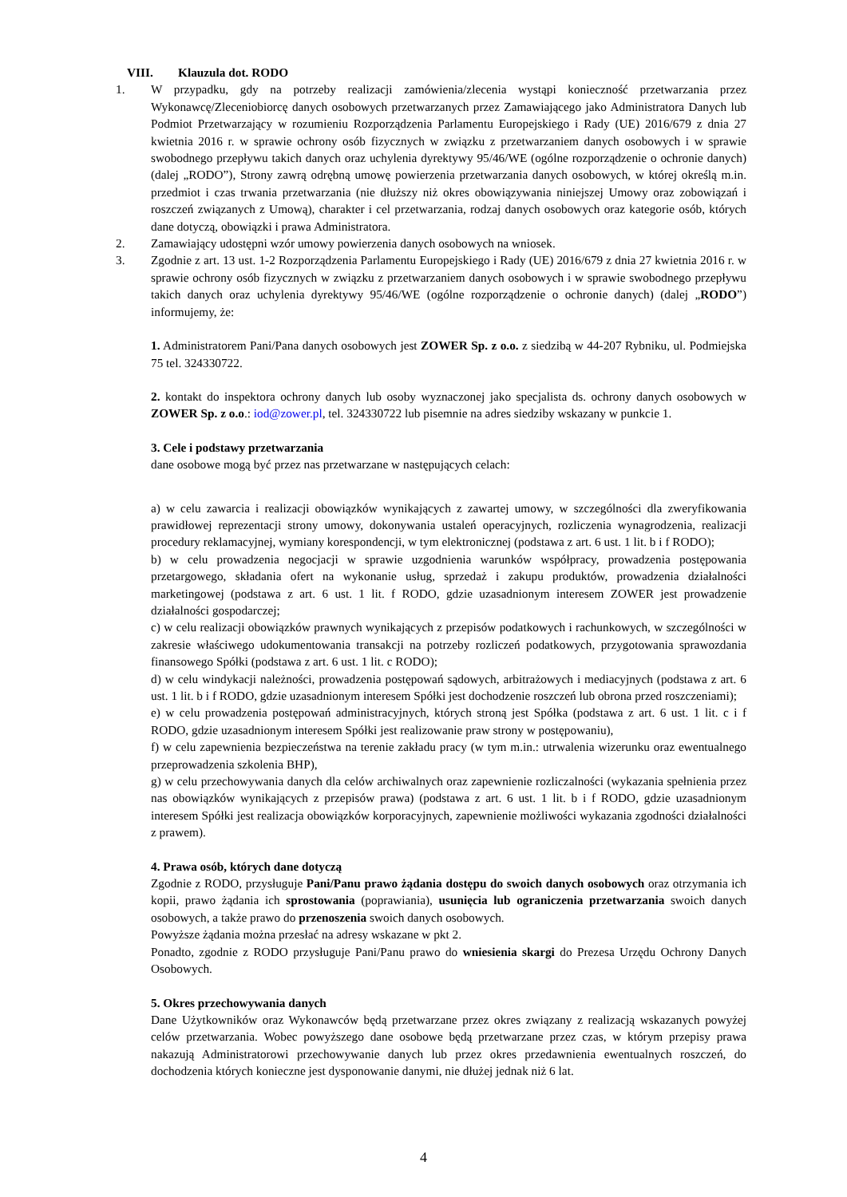VIII. Klauzula dot. RODO
1. W przypadku, gdy na potrzeby realizacji zamówienia/zlecenia wystąpi konieczność przetwarzania przez Wykonawcę/Zleceniobiorcę danych osobowych przetwarzanych przez Zamawiającego jako Administratora Danych lub Podmiot Przetwarzający w rozumieniu Rozporządzenia Parlamentu Europejskiego i Rady (UE) 2016/679 z dnia 27 kwietnia 2016 r. w sprawie ochrony osób fizycznych w związku z przetwarzaniem danych osobowych i w sprawie swobodnego przepływu takich danych oraz uchylenia dyrektywy 95/46/WE (ogólne rozporządzenie o ochronie danych) (dalej „RODO”), Strony zawrą odrębną umowę powierzenia przetwarzania danych osobowych, w której określą m.in. przedmiot i czas trwania przetwarzania (nie dłuższy niż okres obowiązywania niniejszej Umowy oraz zobowiązań i roszczeń związanych z Umową), charakter i cel przetwarzania, rodzaj danych osobowych oraz kategorie osób, których dane dotyczą, obowiązki i prawa Administratora.
2. Zamawiający udostępni wzór umowy powierzenia danych osobowych na wniosek.
3. Zgodnie z art. 13 ust. 1-2 Rozporządzenia Parlamentu Europejskiego i Rady (UE) 2016/679 z dnia 27 kwietnia 2016 r. w sprawie ochrony osób fizycznych w związku z przetwarzaniem danych osobowych i w sprawie swobodnego przepływu takich danych oraz uchylenia dyrektywy 95/46/WE (ogólne rozporządzenie o ochronie danych) (dalej „RODO”) informujemy, że:
1. Administratorem Pani/Pana danych osobowych jest ZOWER Sp. z o.o. z siedzibą w 44-207 Rybniku, ul. Podmiejska 75 tel. 324330722.
2. kontakt do inspektora ochrony danych lub osoby wyznaczonej jako specjalista ds. ochrony danych osobowych w ZOWER Sp. z o.o.: iod@zower.pl, tel. 324330722 lub pisemnie na adres siedziby wskazany w punkcie 1.
3. Cele i podstawy przetwarzania
dane osobowe mogą być przez nas przetwarzane w następujących celach:
a) w celu zawarcia i realizacji obowiązków wynikających z zawartej umowy, w szczególności dla zweryfikowania prawidłowej reprezentacji strony umowy, dokonywania ustaleń operacyjnych, rozliczenia wynagrodzenia, realizacji procedury reklamacyjnej, wymiany korespondencji, w tym elektronicznej (podstawa z art. 6 ust. 1 lit. b i f RODO);
b) w celu prowadzenia negocjacji w sprawie uzgodnienia warunków współpracy, prowadzenia postępowania przetargowego, składania ofert na wykonanie usług, sprzedaż i zakupu produktów, prowadzenia działalności marketingowej (podstawa z art. 6 ust. 1 lit. f RODO, gdzie uzasadnionym interesem ZOWER jest prowadzenie działalności gospodarczej;
c) w celu realizacji obowiązków prawnych wynikających z przepisów podatkowych i rachunkowych, w szczególności w zakresie właściwego udokumentowania transakcji na potrzeby rozliczeń podatkowych, przygotowania sprawozdania finansowego Spółki (podstawa z art. 6 ust. 1 lit. c RODO);
d) w celu windykacji należności, prowadzenia postępowań sądowych, arbitrażowych i mediacyjnych (podstawa z art. 6 ust. 1 lit. b i f RODO, gdzie uzasadnionym interesem Spółki jest dochodzenie roszczeń lub obrona przed roszczeniami);
e) w celu prowadzenia postępowań administracyjnych, których stroną jest Spółka (podstawa z art. 6 ust. 1 lit. c i f RODO, gdzie uzasadnionym interesem Spółki jest realizowanie praw strony w postępowaniu),
f) w celu zapewnienia bezpieczeństwa na terenie zakładu pracy (w tym m.in.: utrwalenia wizerunku oraz ewentualnego przeprowadzenia szkolenia BHP),
g) w celu przechowywania danych dla celów archiwalnych oraz zapewnienie rozliczalności (wykazania spełnienia przez nas obowiązków wynikających z przepisów prawa) (podstawa z art. 6 ust. 1 lit. b i f RODO, gdzie uzasadnionym interesem Spółki jest realizacja obowiązków korporacyjnych, zapewnienie możliwości wykazania zgodności działalności z prawem).
4. Prawa osób, których dane dotyczą
Zgodnie z RODO, przysługuje Pani/Panu prawo żądania dostępu do swoich danych osobowych oraz otrzymania ich kopii, prawo żądania ich sprostowania (poprawiania), usunięcia lub ograniczenia przetwarzania swoich danych osobowych, a także prawo do przenoszenia swoich danych osobowych.
Powyższe żądania można przesłać na adresy wskazane w pkt 2.
Ponadto, zgodnie z RODO przysługuje Pani/Panu prawo do wniesienia skargi do Prezesa Urzędu Ochrony Danych Osobowych.
5. Okres przechowywania danych
Dane Użytkowników oraz Wykonawców będą przetwarzane przez okres związany z realizacją wskazanych powyżej celów przetwarzania. Wobec powyższego dane osobowe będą przetwarzane przez czas, w którym przepisy prawa nakazują Administratorowi przechowywanie danych lub przez okres przedawnienia ewentualnych roszczeń, do dochodzenia których konieczne jest dysponowanie danymi, nie dłużej jednak niż 6 lat.
4